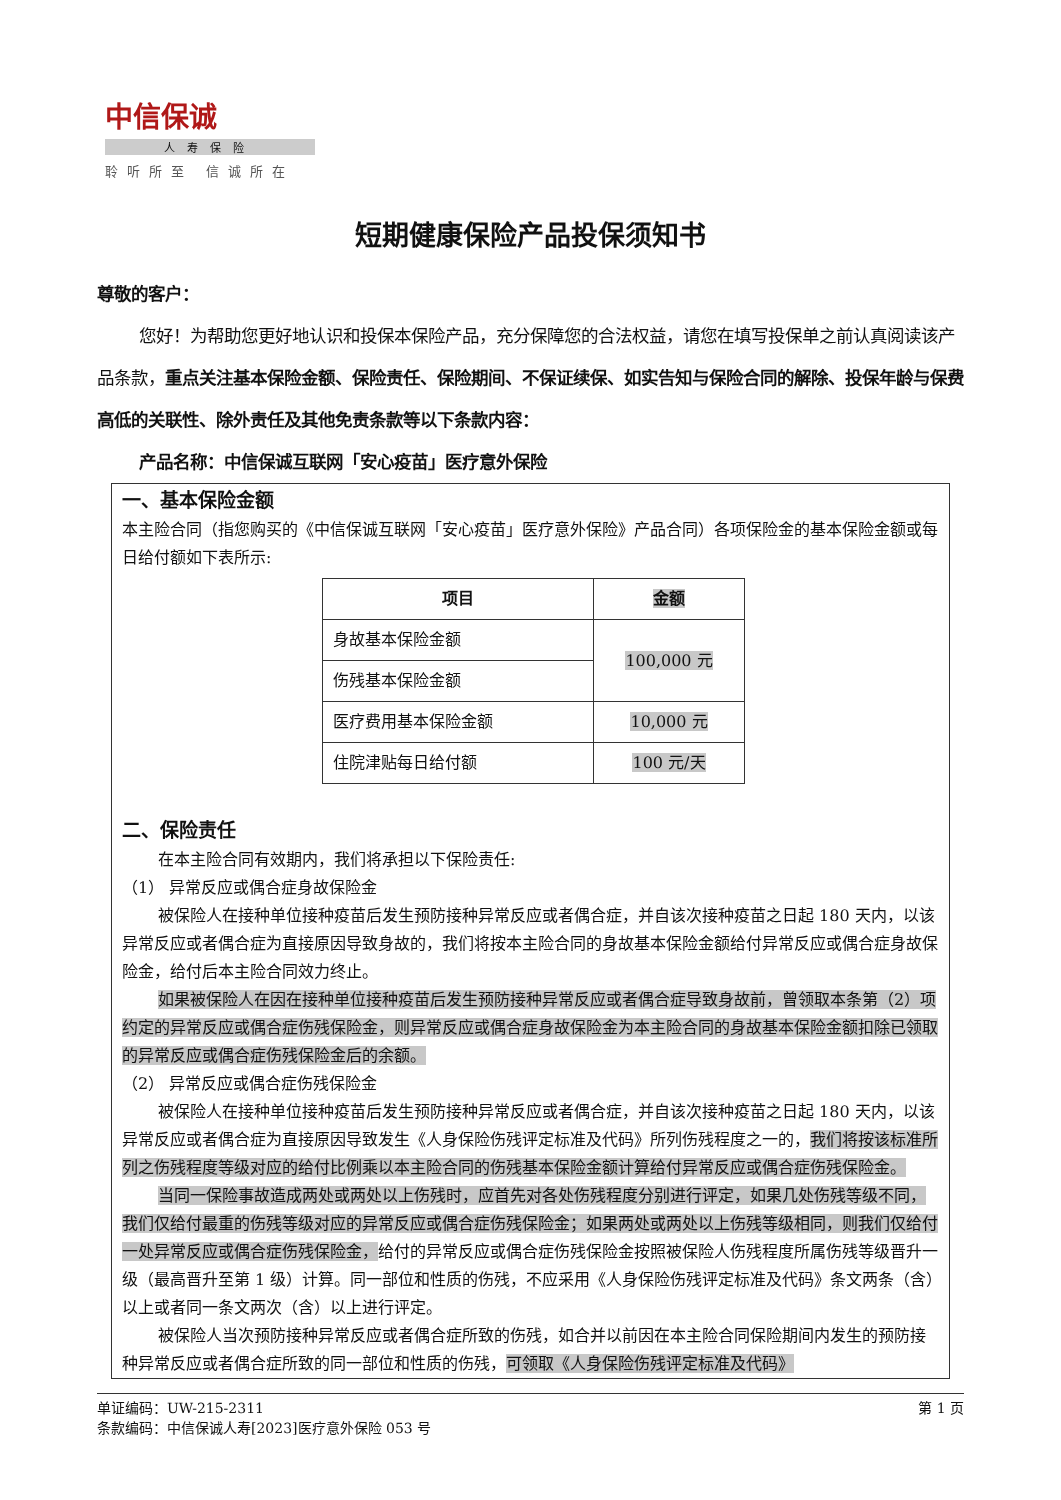中信保诚
人寿保险
聆听所至 信诚所在
短期健康保险产品投保须知书
尊敬的客户：
您好！为帮助您更好地认识和投保本保险产品，充分保障您的合法权益，请您在填写投保单之前认真阅读该产品条款，重点关注基本保险金额、保险责任、保险期间、不保证续保、如实告知与保险合同的解除、投保年龄与保费高低的关联性、除外责任及其他免责条款等以下条款内容：
产品名称：中信保诚互联网「安心疫苗」医疗意外保险
一、基本保险金额
本主险合同（指您购买的《中信保诚互联网「安心疫苗」医疗意外保险》产品合同）各项保险金的基本保险金额或每日给付额如下表所示:
| 项目 | 金额 |
| --- | --- |
| 身故基本保险金额 | 100,000 元 |
| 伤残基本保险金额 | |
| 医疗费用基本保险金额 | 10,000 元 |
| 住院津贴每日给付额 | 100 元/天 |
二、保险责任
在本主险合同有效期内，我们将承担以下保险责任:
（1） 异常反应或偶合症身故保险金
被保险人在接种单位接种疫苗后发生预防接种异常反应或者偶合症，并自该次接种疫苗之日起 180 天内，以该异常反应或者偶合症为直接原因导致身故的，我们将按本主险合同的身故基本保险金额给付异常反应或偶合症身故保险金，给付后本主险合同效力终止。
如果被保险人在因在接种单位接种疫苗后发生预防接种异常反应或者偶合症导致身故前，曾领取本条第（2）项约定的异常反应或偶合症伤残保险金，则异常反应或偶合症身故保险金为本主险合同的身故基本保险金额扣除已领取的异常反应或偶合症伤残保险金后的余额。
（2） 异常反应或偶合症伤残保险金
被保险人在接种单位接种疫苗后发生预防接种异常反应或者偶合症，并自该次接种疫苗之日起 180 天内，以该异常反应或者偶合症为直接原因导致发生《人身保险伤残评定标准及代码》所列伤残程度之一的，我们将按该标准所列之伤残程度等级对应的给付比例乘以本主险合同的伤残基本保险金额计算给付异常反应或偶合症伤残保险金。
当同一保险事故造成两处或两处以上伤残时，应首先对各处伤残程度分别进行评定，如果几处伤残等级不同，我们仅给付最重的伤残等级对应的异常反应或偶合症伤残保险金；如果两处或两处以上伤残等级相同，则我们仅给付一处异常反应或偶合症伤残保险金，给付的异常反应或偶合症伤残保险金按照被保险人伤残程度所属伤残等级晋升一级（最高晋升至第 1 级）计算。同一部位和性质的伤残，不应采用《人身保险伤残评定标准及代码》条文两条（含）以上或者同一条文两次（含）以上进行评定。
被保险人当次预防接种异常反应或者偶合症所致的伤残，如合并以前因在本主险合同保险期间内发生的预防接种异常反应或者偶合症所致的同一部位和性质的伤残，可领取《人身保险伤残评定标准及代码》
单证编码：UW-215-2311
条款编码：中信保诚人寿[2023]医疗意外保险 053 号
第 1 页